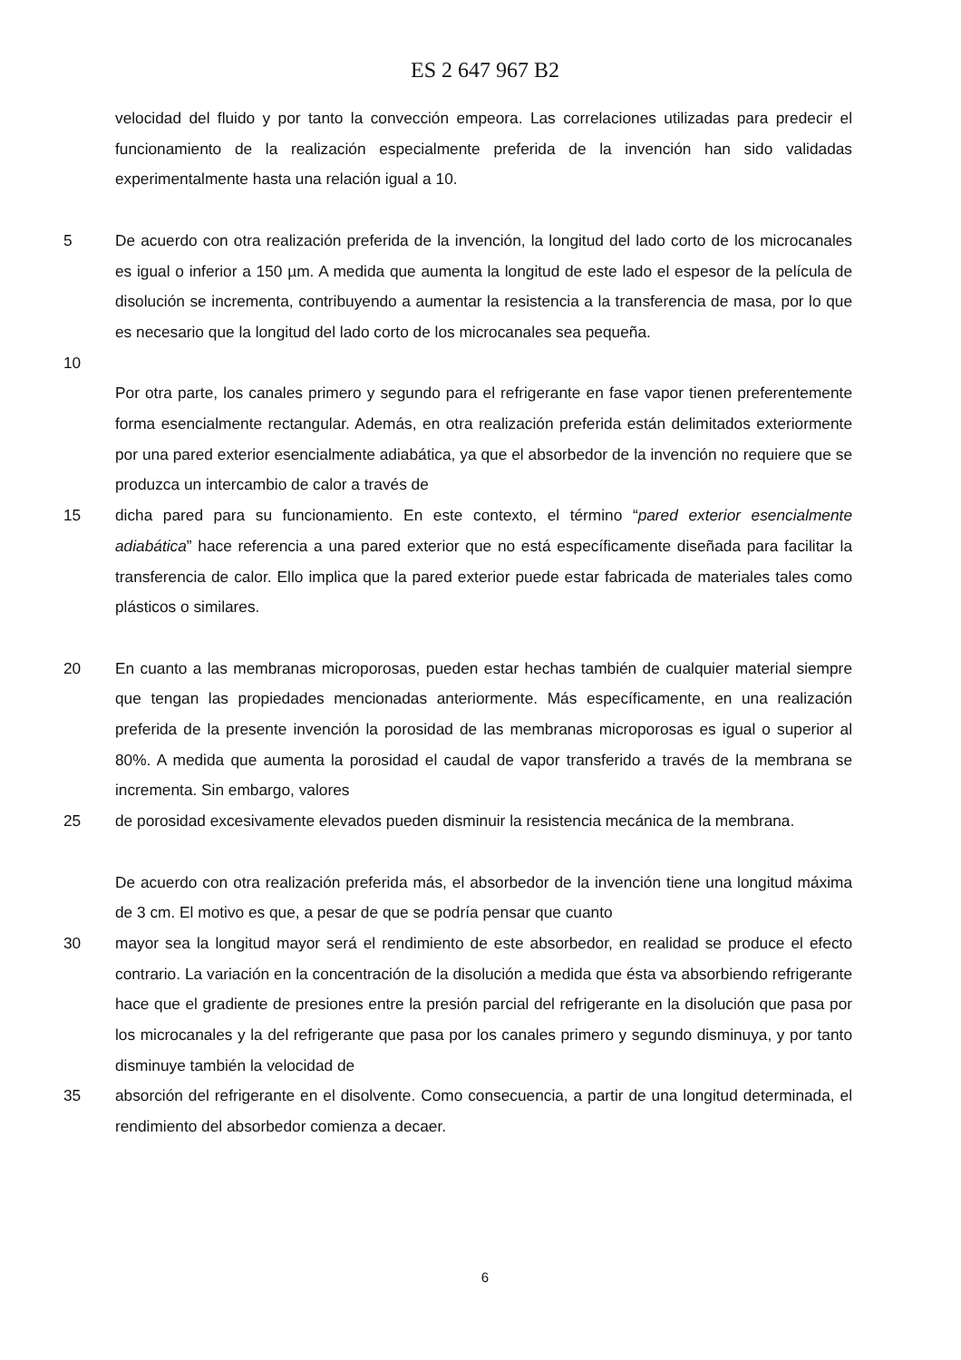ES 2 647 967 B2
velocidad del fluido y por tanto la convección empeora. Las correlaciones utilizadas para predecir el funcionamiento de la realización especialmente preferida de la invención han sido validadas experimentalmente hasta una relación igual a 10.
5 De acuerdo con otra realización preferida de la invención, la longitud del lado corto de los microcanales es igual o inferior a 150 µm. A medida que aumenta la longitud de este lado el espesor de la película de disolución se incrementa, contribuyendo a aumentar la resistencia a la transferencia de masa, por lo que es necesario que la longitud del lado corto de los microcanales sea pequeña.
10
Por otra parte, los canales primero y segundo para el refrigerante en fase vapor tienen preferentemente forma esencialmente rectangular. Además, en otra realización preferida están delimitados exteriormente por una pared exterior esencialmente adiabática, ya que el absorbedor de la invención no requiere que se produzca un intercambio de calor a través de
15 dicha pared para su funcionamiento. En este contexto, el término “pared exterior esencialmente adiabática” hace referencia a una pared exterior que no está específicamente diseñada para facilitar la transferencia de calor. Ello implica que la pared exterior puede estar fabricada de materiales tales como plásticos o similares.
20 En cuanto a las membranas microporosas, pueden estar hechas también de cualquier material siempre que tengan las propiedades mencionadas anteriormente. Más específicamente, en una realización preferida de la presente invención la porosidad de las membranas microporosas es igual o superior al 80%. A medida que aumenta la porosidad el caudal de vapor transferido a través de la membrana se incrementa. Sin embargo, valores
25 de porosidad excesivamente elevados pueden disminuir la resistencia mecánica de la membrana.
De acuerdo con otra realización preferida más, el absorbedor de la invención tiene una longitud máxima de 3 cm. El motivo es que, a pesar de que se podría pensar que cuanto
30 mayor sea la longitud mayor será el rendimiento de este absorbedor, en realidad se produce el efecto contrario. La variación en la concentración de la disolución a medida que ésta va absorbiendo refrigerante hace que el gradiente de presiones entre la presión parcial del refrigerante en la disolución que pasa por los microcanales y la del refrigerante que pasa por los canales primero y segundo disminuya, y por tanto disminuye también la velocidad de
35 absorción del refrigerante en el disolvente. Como consecuencia, a partir de una longitud determinada, el rendimiento del absorbedor comienza a decaer.
6